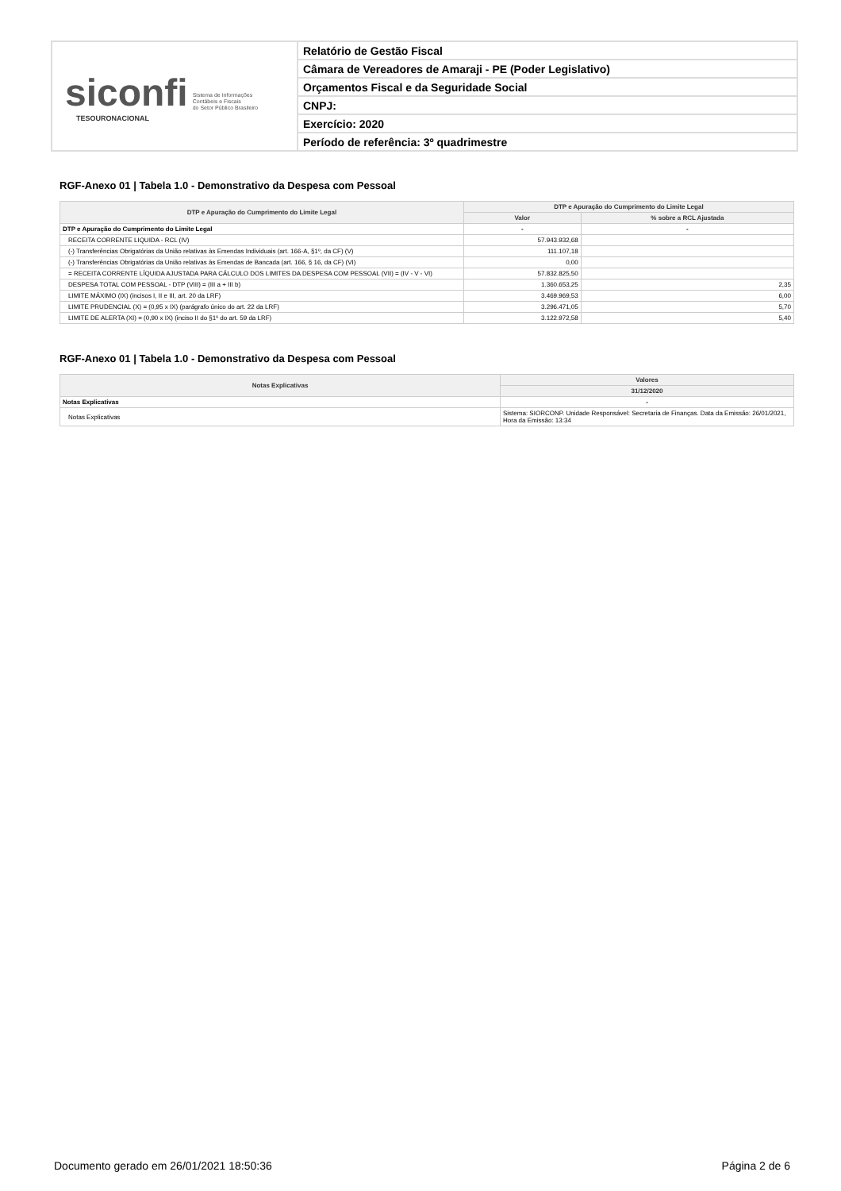siconfi Sistema de Informações
Contábeis e Fiscais
do Setor Público Brasileiro
TESOURONACIONAL
Relatório de Gestão Fiscal
Câmara de Vereadores de Amaraji - PE (Poder Legislativo)
Orçamentos Fiscal e da Seguridade Social
CNPJ:
Exercício: 2020
Período de referência: 3º quadrimestre
RGF-Anexo 01 | Tabela 1.0 - Demonstrativo da Despesa com Pessoal
| DTP e Apuração do Cumprimento do Limite Legal | DTP e Apuração do Cumprimento do Limite Legal | |
| --- | --- | --- |
| | Valor | % sobre a RCL Ajustada |
| DTP e Apuração do Cumprimento do Limite Legal | - | - |
| RECEITA CORRENTE LIQUIDA - RCL (IV) | 57.943.932,68 | |
| (-) Transferências Obrigatórias da União relativas às Emendas Individuais (art. 166-A, §1º, da CF) (V) | 111.107,18 | |
| (-) Transferências Obrigatórias da União relativas às Emendas de Bancada (art. 166, § 16, da CF) (VI) | 0,00 | |
| = RECEITA CORRENTE LÍQUIDA AJUSTADA PARA CÁLCULO DOS LIMITES DA DESPESA COM PESSOAL (VII) = (IV - V - VI) | 57.832.825,50 | |
| DESPESA TOTAL COM PESSOAL - DTP (VIII) = (III a + III b) | 1.360.653,25 | 2,35 |
| LIMITE MÁXIMO (IX) (incisos I, II e III, art. 20 da LRF) | 3.469.969,53 | 6,00 |
| LIMITE PRUDENCIAL (X) = (0,95 x IX) (parágrafo único do art. 22 da LRF) | 3.296.471,05 | 5,70 |
| LIMITE DE ALERTA (XI) = (0,90 x IX) (inciso II do §1º do art. 59 da LRF) | 3.122.972,58 | 5,40 |
RGF-Anexo 01 | Tabela 1.0 - Demonstrativo da Despesa com Pessoal
| Notas Explicativas | Valores |
| --- | --- |
| | 31/12/2020 |
| Notas Explicativas | - |
| Notas Explicativas | Sistema: SIORCONP. Unidade Responsável: Secretaria de Finanças. Data da Emissão: 26/01/2021, Hora da Emissão: 13:34 |
Documento gerado em 26/01/2021 18:50:36 Página 2 de 6